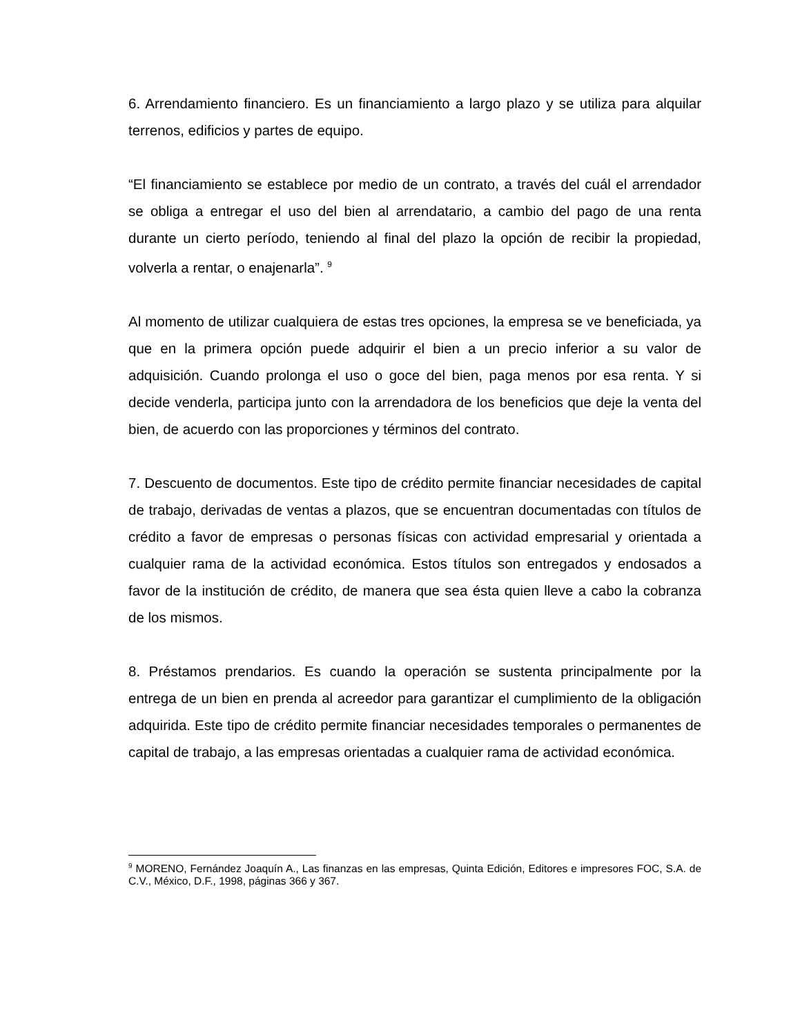6. Arrendamiento financiero. Es un financiamiento a largo plazo y se utiliza para alquilar terrenos, edificios y partes de equipo.
“El financiamiento se establece por medio de un contrato, a través del cuál el arrendador se obliga a entregar el uso del bien al arrendatario, a cambio del pago de una renta durante un cierto período, teniendo al final del plazo la opción de recibir la propiedad, volverla a rentar, o enajenarla”. <sup>9</sup>
Al momento de utilizar cualquiera de estas tres opciones, la empresa se ve beneficiada, ya que en la primera opción puede adquirir el bien a un precio inferior a su valor de adquisición. Cuando prolonga el uso o goce del bien, paga menos por esa renta. Y si decide venderla, participa junto con la arrendadora de los beneficios que deje la venta del bien, de acuerdo con las proporciones y términos del contrato.
7. Descuento de documentos. Este tipo de crédito permite financiar necesidades de capital de trabajo, derivadas de ventas a plazos, que se encuentran documentadas con títulos de crédito a favor de empresas o personas físicas con actividad empresarial y orientada a cualquier rama de la actividad económica. Estos títulos son entregados y endosados a favor de la institución de crédito, de manera que sea ésta quien lleve a cabo la cobranza de los mismos.
8. Préstamos prendarios. Es cuando la operación se sustenta principalmente por la entrega de un bien en prenda al acreedor para garantizar el cumplimiento de la obligación adquirida. Este tipo de crédito permite financiar necesidades temporales o permanentes de capital de trabajo, a las empresas orientadas a cualquier rama de actividad económica.
<sup>9</sup> MORENO, Fernández Joaquín A., Las finanzas en las empresas, Quinta Edición, Editores e impresores FOC, S.A. de C.V., México, D.F., 1998, páginas 366 y 367.